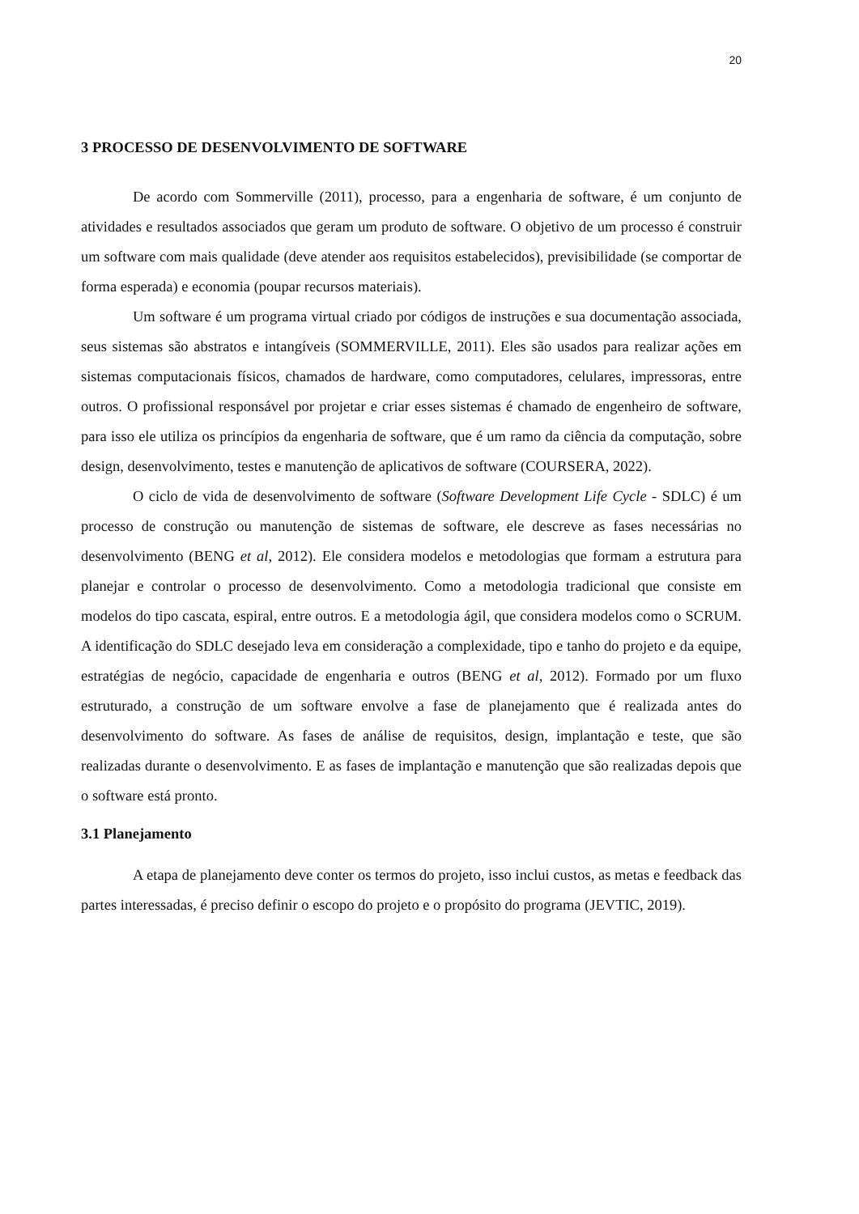20
3 PROCESSO DE DESENVOLVIMENTO DE SOFTWARE
De acordo com Sommerville (2011), processo, para a engenharia de software, é um conjunto de atividades e resultados associados que geram um produto de software. O objetivo de um processo é construir um software com mais qualidade (deve atender aos requisitos estabelecidos), previsibilidade (se comportar de forma esperada) e economia (poupar recursos materiais).
Um software é um programa virtual criado por códigos de instruções e sua documentação associada, seus sistemas são abstratos e intangíveis (SOMMERVILLE, 2011). Eles são usados para realizar ações em sistemas computacionais físicos, chamados de hardware, como computadores, celulares, impressoras, entre outros. O profissional responsável por projetar e criar esses sistemas é chamado de engenheiro de software, para isso ele utiliza os princípios da engenharia de software, que é um ramo da ciência da computação, sobre design, desenvolvimento, testes e manutenção de aplicativos de software (COURSERA, 2022).
O ciclo de vida de desenvolvimento de software (Software Development Life Cycle - SDLC) é um processo de construção ou manutenção de sistemas de software, ele descreve as fases necessárias no desenvolvimento (BENG et al, 2012). Ele considera modelos e metodologias que formam a estrutura para planejar e controlar o processo de desenvolvimento. Como a metodologia tradicional que consiste em modelos do tipo cascata, espiral, entre outros. E a metodologia ágil, que considera modelos como o SCRUM. A identificação do SDLC desejado leva em consideração a complexidade, tipo e tanho do projeto e da equipe, estratégias de negócio, capacidade de engenharia e outros (BENG et al, 2012). Formado por um fluxo estruturado, a construção de um software envolve a fase de planejamento que é realizada antes do desenvolvimento do software. As fases de análise de requisitos, design, implantação e teste, que são realizadas durante o desenvolvimento. E as fases de implantação e manutenção que são realizadas depois que o software está pronto.
3.1 Planejamento
A etapa de planejamento deve conter os termos do projeto, isso inclui custos, as metas e feedback das partes interessadas, é preciso definir o escopo do projeto e o propósito do programa (JEVTIC, 2019).